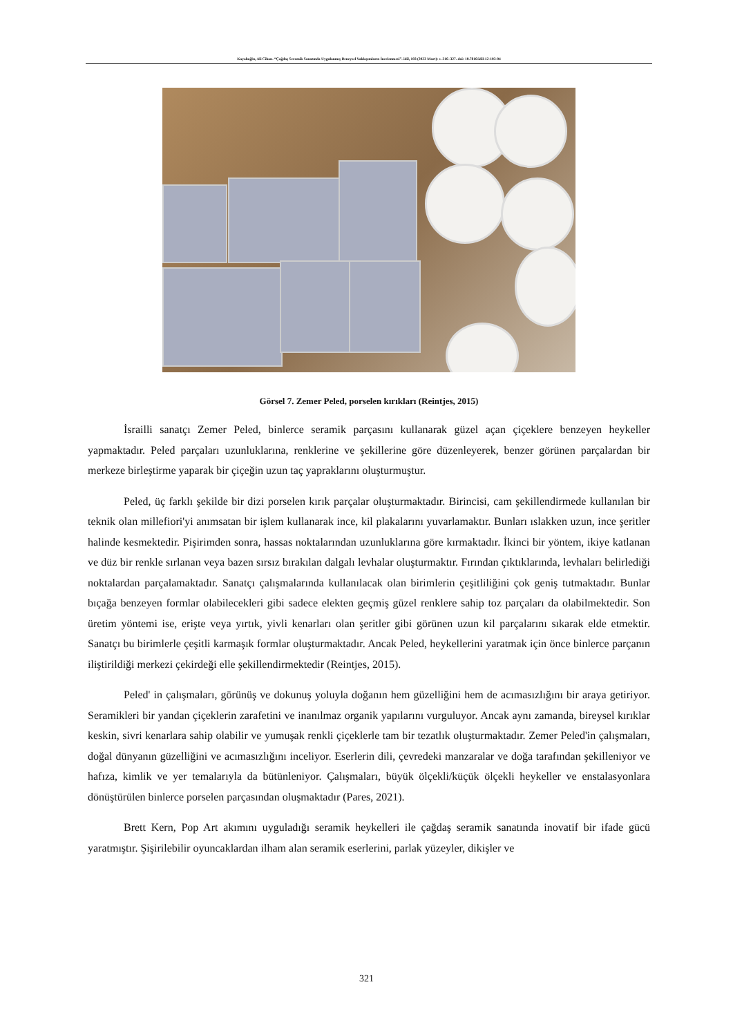Kayalıoğlu, Ali Cihan. “Çağdaş Seramik Sanatında Uygulanmış Deneysel Yaklaşımların İncelenmesi”. idil, 103 (2023 Mart): s. 316–327. doi: 10.7816/idil-12-103-04
Görsel 7. Zemer Peled, porselen kırıkları (Reintjes, 2015)
İsrailli sanatçı Zemer Peled, binlerce seramik parçasını kullanarak güzel açan çiçeklere benzeyen heykeller yapmaktadır. Peled parçaları uzunluklarına, renklerine ve şekillerine göre düzenleyerek, benzer görünen parçalardan bir merkeze birleştirme yaparak bir çiçeğin uzun taç yapraklarını oluşturmuştur.
Peled, üç farklı şekilde bir dizi porselen kırık parçalar oluşturmaktadır. Birincisi, cam şekillendirmede kullanılan bir teknik olan millefiori'yi anımsatan bir işlem kullanarak ince, kil plakalarını yuvarlamaktır. Bunları ıslakken uzun, ince şeritler halinde kesmektedir. Pişirimden sonra, hassas noktalarından uzunluklarına göre kırmaktadır. İkinci bir yöntem, ikiye katlanan ve düz bir renkle sırlanan veya bazen sırsız bırakılan dalgalı levhalar oluşturmaktır. Fırından çıktıklarında, levhaları belirlediği noktalardan parçalamaktadır. Sanatçı çalışmalarında kullanılacak olan birimlerin çeşitliliğini çok geniş tutmaktadır. Bunlar bıçağa benzeyen formlar olabilecekleri gibi sadece elekten geçmiş güzel renklere sahip toz parçaları da olabilmektedir. Son üretim yöntemi ise, erişte veya yırtık, yivli kenarları olan şeritler gibi görünen uzun kil parçalarını sıkarak elde etmektir. Sanatçı bu birimlerle çeşitli karmaşık formlar oluşturmaktadır. Ancak Peled, heykellerini yaratmak için önce binlerce parçanın iliştirildiği merkezi çekirdeği elle şekillendirmektedir (Reintjes, 2015).
Peled' in çalışmaları, görünüş ve dokunuş yoluyla doğanın hem güzelliğini hem de acımasızlığını bir araya getiriyor. Seramikleri bir yandan çiçeklerin zarafetini ve inanılmaz organik yapılarını vurguluyor. Ancak aynı zamanda, bireysel kırıklar keskin, sivri kenarlara sahip olabilir ve yumuşak renkli çiçeklerle tam bir tezatlık oluşturmaktadır. Zemer Peled'in çalışmaları, doğal dünyanın güzelliğini ve acımasızlığını inceliyor. Eserlerin dili, çevredeki manzaralar ve doğa tarafından şekilleniyor ve hafıza, kimlik ve yer temalarıyla da bütünleniyor. Çalışmaları, büyük ölçekli/küçük ölçekli heykeller ve enstalasyonlara dönüştürülen binlerce porselen parçasından oluşmaktadır (Pares, 2021).
Brett Kern, Pop Art akımını uyguladığı seramik heykelleri ile çağdaş seramik sanatında inovatif bir ifade gücü yaratmıştır. Şişirilebilir oyuncaklardan ilham alan seramik eserlerini, parlak yüzeyler, dikişler ve
321